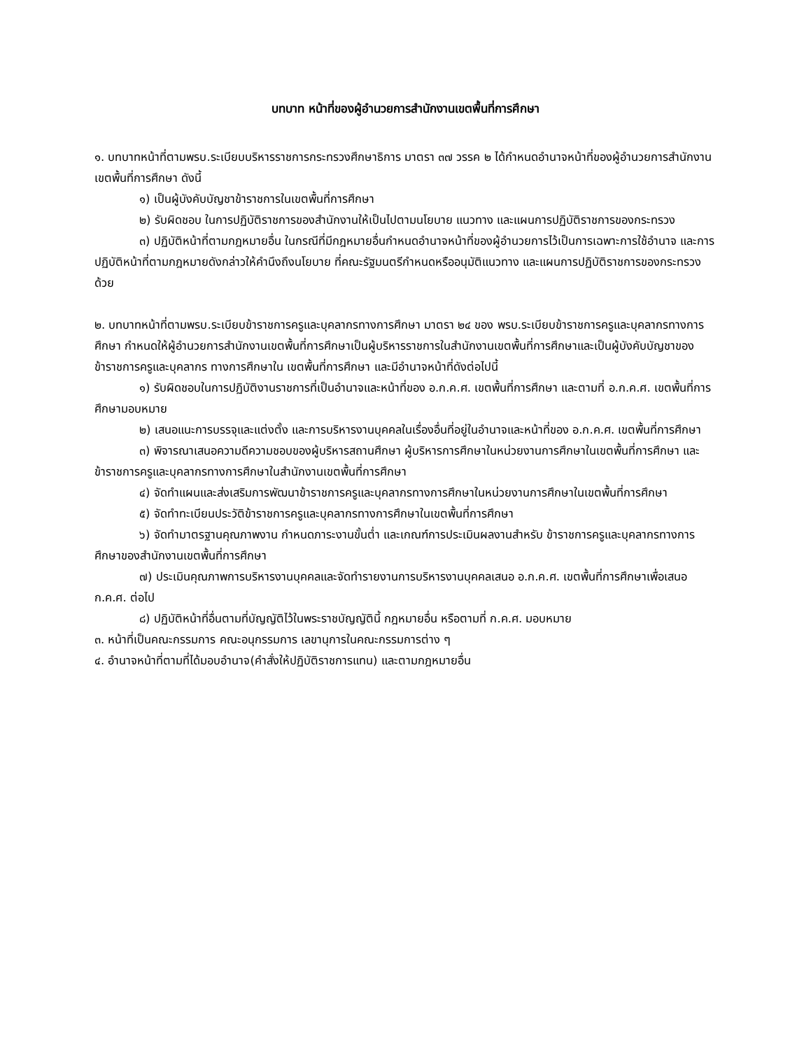บทบาท หน้าที่ของผู้อำนวยการสำนักงานเขตพื้นที่การศึกษา
๑. บทบาทหน้าที่ตามพรบ.ระเบียบบริหารราชการกระทรวงศึกษาธิการ มาตรา ๓๗ วรรค ๒ ได้กำหนดอำนาจหน้าที่ของผู้อำนวยการสำนักงานเขตพื้นที่การศึกษา ดังนี้
๑) เป็นผู้บังคับบัญชาข้าราชการในเขตพื้นที่การศึกษา
๒) รับผิดชอบ ในการปฏิบัติราชการของสำนักงานให้เป็นไปตามนโยบาย แนวทาง และแผนการปฏิบัติราชการของกระทรวง
๓) ปฏิบัติหน้าที่ตามกฎหมายอื่น ในกรณีที่มีกฎหมายอื่นกำหนดอำนาจหน้าที่ของผู้อำนวยการไว้เป็นการเฉพาะการใช้อำนาจ และการปฏิบัติหน้าที่ตามกฎหมายดังกล่าวให้คำนึงถึงนโยบาย ที่คณะรัฐมนตรีกำหนดหรืออนุมัติแนวทาง และแผนการปฏิบัติราชการของกระทรวงด้วย
๒. บทบาทหน้าที่ตามพรบ.ระเบียบข้าราชการครูและบุคลากรทางการศึกษา มาตรา ๒๔ ของ พรบ.ระเบียบข้าราชการครูและบุคลากรทางการศึกษา กำหนดให้ผู้อำนวยการสำนักงานเขตพื้นที่การศึกษาเป็นผู้บริหารราชการในสำนักงานเขตพื้นที่การศึกษาและเป็นผู้บังคับบัญชาของข้าราชการครูและบุคลากร ทางการศึกษาใน เขตพื้นที่การศึกษา และมีอำนาจหน้าที่ดังต่อไปนี้
๑) รับผิดชอบในการปฏิบัติงานราชการที่เป็นอำนาจและหน้าที่ของ อ.ก.ค.ศ. เขตพื้นที่การศึกษา และตามที่ อ.ก.ค.ศ. เขตพื้นที่การศึกษามอบหมาย
๒) เสนอแนะการบรรจุและแต่งตั้ง และการบริหารงานบุคคลในเรื่องอื่นที่อยู่ในอำนาจและหน้าที่ของ อ.ก.ค.ศ. เขตพื้นที่การศึกษา
๓) พิจารณาเสนอความดีความชอบของผู้บริหารสถานศึกษา ผู้บริหารการศึกษาในหน่วยงานการศึกษาในเขตพื้นที่การศึกษา และข้าราชการครูและบุคลากรทางการศึกษาในสำนักงานเขตพื้นที่การศึกษา
๔) จัดทำแผนและส่งเสริมการพัฒนาข้าราชการครูและบุคลากรทางการศึกษาในหน่วยงานการศึกษาในเขตพื้นที่การศึกษา
๕) จัดทำทะเบียนประวัติข้าราชการครูและบุคลากรทางการศึกษาในเขตพื้นที่การศึกษา
๖) จัดทำมาตรฐานคุณภาพงาน กำหนดภาระงานขั้นต่ำ และเกณฑ์การประเมินผลงานสำหรับ ข้าราชการครูและบุคลากรทางการศึกษาของสำนักงานเขตพื้นที่การศึกษา
๗) ประเมินคุณภาพการบริหารงานบุคคลและจัดทำรายงานการบริหารงานบุคคลเสนอ อ.ก.ค.ศ. เขตพื้นที่การศึกษาเพื่อเสนอ ก.ค.ศ. ต่อไป
๘) ปฏิบัติหน้าที่อื่นตามที่บัญญัติไว้ในพระราชบัญญัตินี้ กฎหมายอื่น หรือตามที่ ก.ค.ศ. มอบหมาย
๓. หน้าที่เป็นคณะกรรมการ คณะอนุกรรมการ เลขานุการในคณะกรรมการต่าง ๆ
๔. อำนาจหน้าที่ตามที่ได้มอบอำนาจ(คำสั่งให้ปฏิบัติราชการแทน) และตามกฎหมายอื่น